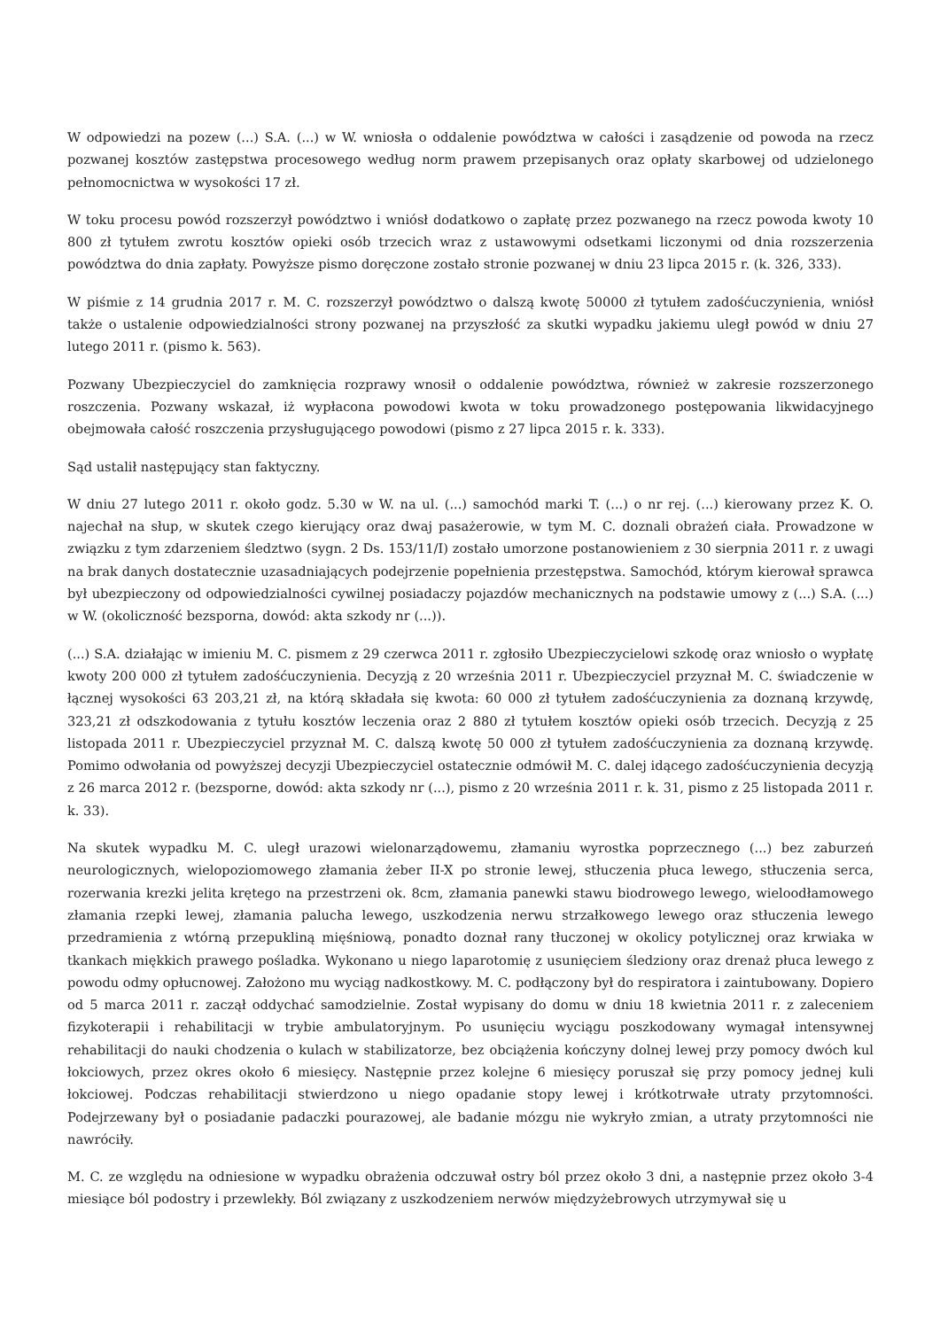W odpowiedzi na pozew (...) S.A. (...) w W. wniosła o oddalenie powództwa w całości i zasądzenie od powoda na rzecz pozwanej kosztów zastępstwa procesowego według norm prawem przepisanych oraz opłaty skarbowej od udzielonego pełnomocnictwa w wysokości 17 zł.
W toku procesu powód rozszerzył powództwo i wniósł dodatkowo o zapłatę przez pozwanego na rzecz powoda kwoty 10 800 zł tytułem zwrotu kosztów opieki osób trzecich wraz z ustawowymi odsetkami liczonymi od dnia rozszerzenia powództwa do dnia zapłaty. Powyższe pismo doręczone zostało stronie pozwanej w dniu 23 lipca 2015 r. (k. 326, 333).
W piśmie z 14 grudnia 2017 r. M. C. rozszerzył powództwo o dalszą kwotę 50000 zł tytułem zadośćuczynienia, wniósł także o ustalenie odpowiedzialności strony pozwanej na przyszłość za skutki wypadku jakiemu uległ powód w dniu 27 lutego 2011 r. (pismo k. 563).
Pozwany Ubezpieczyciel do zamknięcia rozprawy wnosił o oddalenie powództwa, również w zakresie rozszerzonego roszczenia. Pozwany wskazał, iż wypłacona powodowi kwota w toku prowadzonego postępowania likwidacyjnego obejmowała całość roszczenia przysługującego powodowi (pismo z 27 lipca 2015 r. k. 333).
Sąd ustalił następujący stan faktyczny.
W dniu 27 lutego 2011 r. około godz. 5.30 w W. na ul. (...) samochód marki T. (...) o nr rej. (...) kierowany przez K. O. najechał na słup, w skutek czego kierujący oraz dwaj pasażerowie, w tym M. C. doznali obrażeń ciała. Prowadzone w związku z tym zdarzeniem śledztwo (sygn. 2 Ds. 153/11/I) zostało umorzone postanowieniem z 30 sierpnia 2011 r. z uwagi na brak danych dostatecznie uzasadniających podejrzenie popełnienia przestępstwa. Samochód, którym kierował sprawca był ubezpieczony od odpowiedzialności cywilnej posiadaczy pojazdów mechanicznych na podstawie umowy z (...) S.A. (...) w W. (okoliczność bezsporna, dowód: akta szkody nr (...)).
(...) S.A. działając w imieniu M. C. pismem z 29 czerwca 2011 r. zgłosiło Ubezpieczycielowi szkodę oraz wniosło o wypłatę kwoty 200 000 zł tytułem zadośćuczynienia. Decyzją z 20 września 2011 r. Ubezpieczyciel przyznał M. C. świadczenie w łącznej wysokości 63 203,21 zł, na którą składała się kwota: 60 000 zł tytułem zadośćuczynienia za doznaną krzywdę, 323,21 zł odszkodowania z tytułu kosztów leczenia oraz 2 880 zł tytułem kosztów opieki osób trzecich. Decyzją z 25 listopada 2011 r. Ubezpieczyciel przyznał M. C. dalszą kwotę 50 000 zł tytułem zadośćuczynienia za doznaną krzywdę. Pomimo odwołania od powyższej decyzji Ubezpieczyciel ostatecznie odmówił M. C. dalej idącego zadośćuczynienia decyzją z 26 marca 2012 r. (bezsporne, dowód: akta szkody nr (...), pismo z 20 września 2011 r. k. 31, pismo z 25 listopada 2011 r. k. 33).
Na skutek wypadku M. C. uległ urazowi wielonarządowemu, złamaniu wyrostka poprzecznego (...) bez zaburzeń neurologicznych, wielopoziomowego złamania żeber II-X po stronie lewej, stłuczenia płuca lewego, stłuczenia serca, rozerwania krezki jelita krętego na przestrzeni ok. 8cm, złamania panewki stawu biodrowego lewego, wieloodłamowego złamania rzepki lewej, złamania palucha lewego, uszkodzenia nerwu strzałkowego lewego oraz stłuczenia lewego przedramienia z wtórną przepukliną mięśniową, ponadto doznał rany tłuczonej w okolicy potylicznej oraz krwiaka w tkankach miękkich prawego pośladka. Wykonano u niego laparotomię z usunięciem śledziony oraz drenaż płuca lewego z powodu odmy opłucnowej. Założono mu wyciąg nadkostkowy. M. C. podłączony był do respiratora i zaintubowany. Dopiero od 5 marca 2011 r. zaczął oddychać samodzielnie. Został wypisany do domu w dniu 18 kwietnia 2011 r. z zaleceniem fizykoterapii i rehabilitacji w trybie ambulatoryjnym. Po usunięciu wyciągu poszkodowany wymagał intensywnej rehabilitacji do nauki chodzenia o kulach w stabilizatorze, bez obciążenia kończyny dolnej lewej przy pomocy dwóch kul łokciowych, przez okres około 6 miesięcy. Następnie przez kolejne 6 miesięcy poruszał się przy pomocy jednej kuli łokciowej. Podczas rehabilitacji stwierdzono u niego opadanie stopy lewej i krótkotrwałe utraty przytomności. Podejrzewany był o posiadanie padaczki pourazowej, ale badanie mózgu nie wykryło zmian, a utraty przytomności nie nawróciły.
M. C. ze względu na odniesione w wypadku obrażenia odczuwał ostry ból przez około 3 dni, a następnie przez około 3-4 miesiące ból podostry i przewlekły. Ból związany z uszkodzeniem nerwów międzyżebrowych utrzymywał się u